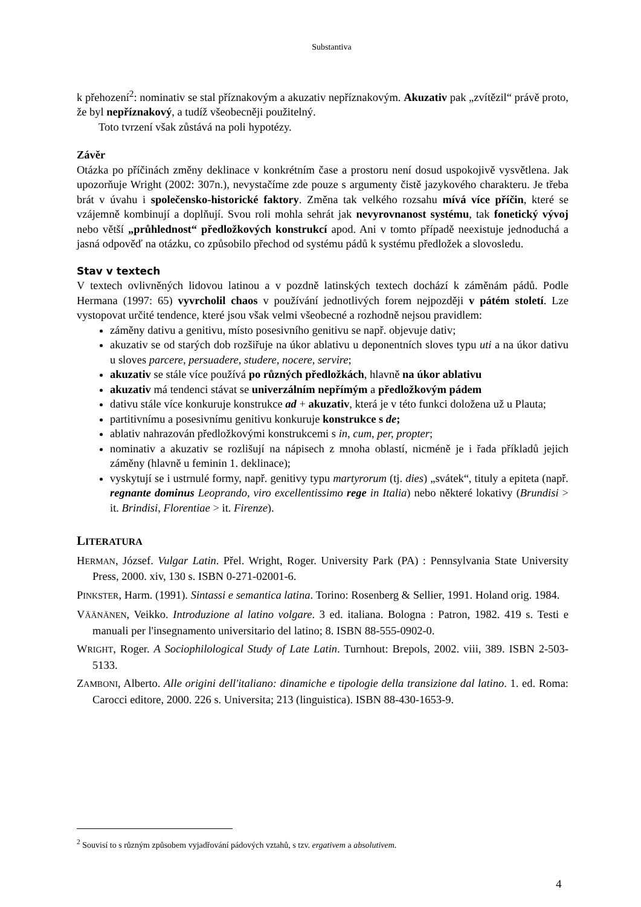Substantiva
k přehození<sup>2</sup>: nominativ se stal příznakovým a akuzativ nepříznakovým. Akuzativ pak „zvítězil“ právě proto, že byl nepříznakový, a tudíž všeobecněji použitelný.
Toto tvrzení však zůstává na poli hypotézy.
Závěr
Otázka po příčinách změny deklinace v konkrétním čase a prostoru není dosud uspokojivě vysvětlena. Jak upozorňuje Wright (2002: 307n.), nevystačíme zde pouze s argumenty čistě jazykového charakteru. Je třeba brát v úvahu i společensko-historické faktory. Změna tak velkého rozsahu mívá více příčin, které se vzájemně kombinují a doplňují. Svou roli mohla sehrát jak nevyrovnanost systému, tak fonetický vývoj nebo větší „průhlednost“ předložkových konstrukcí apod. Ani v tomto případě neexistuje jednoduchá a jasná odpověď na otázku, co způsobilo přechod od systému pádů k systému předložek a slovosledu.
Stav v textech
V textech ovlivněných lidovou latinou a v pozdně latinských textech dochází k záměnám pádů. Podle Hermana (1997: 65) vyvrcholil chaos v používání jednotlivých forem nejpozději v pátém století. Lze vystopovat určité tendence, které jsou však velmi všeobecné a rozhodně nejsou pravidlem:
záměny dativu a genitivu, místo posesivního genitivu se např. objevuje dativ;
akuzativ se od starých dob rozšiřuje na úkor ablativu u deponentních sloves typu uti a na úkor dativu u sloves parcere, persuadere, studere, nocere, servire;
akuzativ se stále více používá po různých předložkách, hlavně na úkor ablativu
akuzativ má tendenci stávat se univerzálním nepřímým a předložkovým pádem
dativu stále více konkuruje konstrukce ad + akuzativ, která je v této funkci doložena už u Plauta;
partitivnímu a posesivnímu genitivu konkuruje konstrukce s de;
ablativ nahrazován předložkovými konstrukcemi s in, cum, per, propter;
nominativ a akuzativ se rozlišují na nápisech z mnoha oblastí, nicméně je i řada příkladů jejich záměny (hlavně u feminin 1. deklinace);
vyskytují se i ustrnulé formy, např. genitivy typu martyrorum (tj. dies) „svátek“, tituly a epiteta (např. regnante dominus Leoprando, viro excellentissimo rege in Italia) nebo některé lokativy (Brundisi > it. Brindisi, Florentiae > it. Firenze).
LITERATURA
HERMAN, József. Vulgar Latin. Přel. Wright, Roger. University Park (PA) : Pennsylvania State University Press, 2000. xiv, 130 s. ISBN 0-271-02001-6.
PINKSTER, Harm. (1991). Sintassi e semantica latina. Torino: Rosenberg & Sellier, 1991. Holand orig. 1984.
VÄÄNÄNEN, Veikko. Introduzione al latino volgare. 3 ed. italiana. Bologna : Patron, 1982. 419 s. Testi e manuali per l'insegnamento universitario del latino; 8. ISBN 88-555-0902-0.
WRIGHT, Roger. A Sociophilological Study of Late Latin. Turnhout: Brepols, 2002. viii, 389. ISBN 2-503-5133.
ZAMBONI, Alberto. Alle origini dell'italiano: dinamiche e tipologie della transizione dal latino. 1. ed. Roma: Carocci editore, 2000. 226 s. Universita; 213 (linguistica). ISBN 88-430-1653-9.
<sup>2</sup> Souvisí to s různým způsobem vyjadřování pádových vztahů, s tzv. ergativem a absolutivem.
4